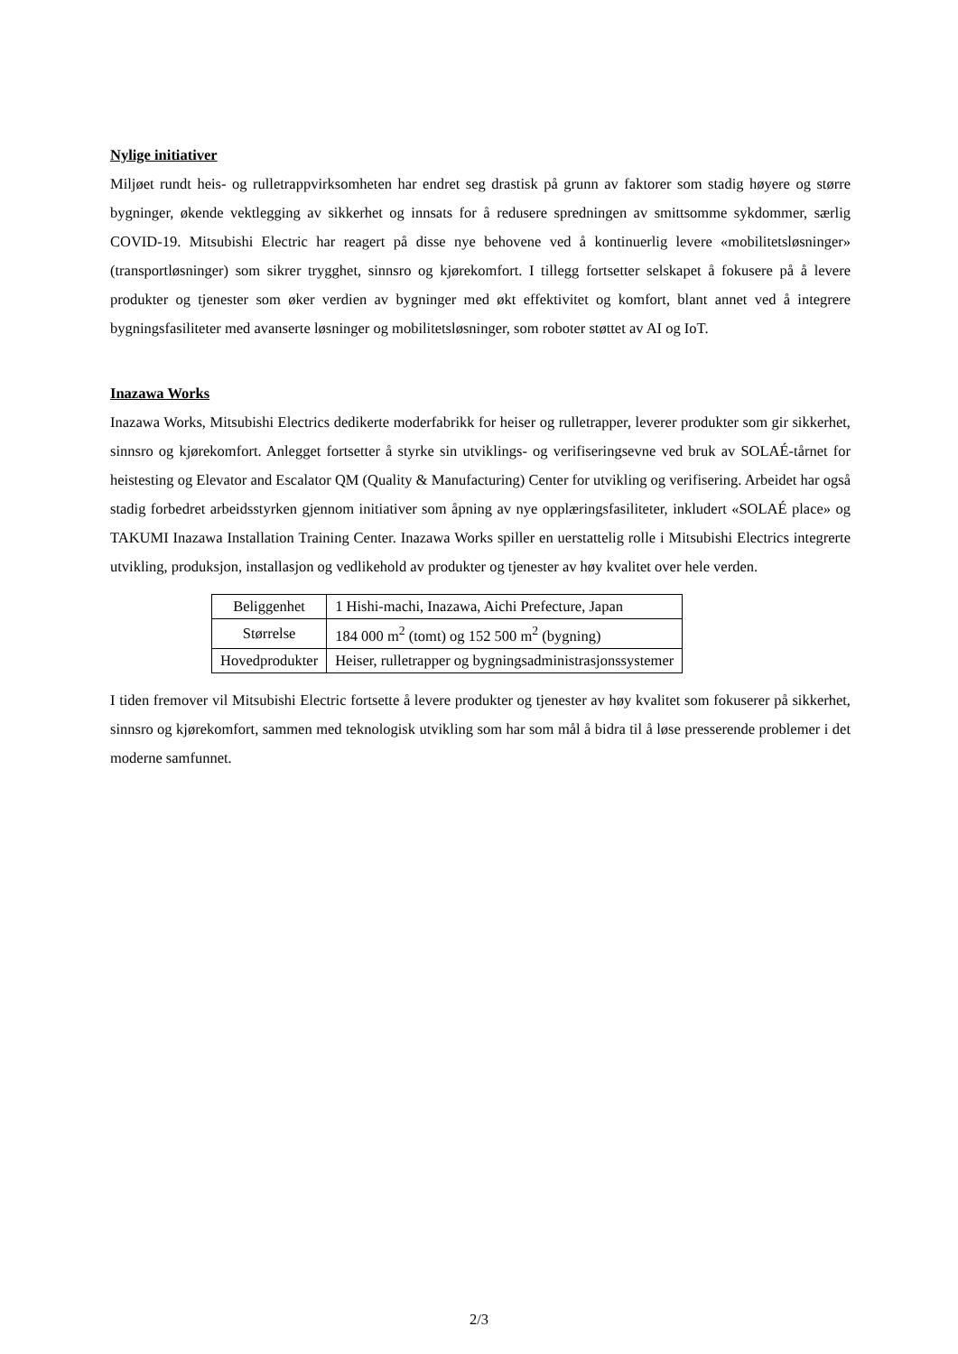Nylige initiativer
Miljøet rundt heis- og rulletrappvirksomheten har endret seg drastisk på grunn av faktorer som stadig høyere og større bygninger, økende vektlegging av sikkerhet og innsats for å redusere spredningen av smittsomme sykdommer, særlig COVID-19. Mitsubishi Electric har reagert på disse nye behovene ved å kontinuerlig levere «mobilitetsløsninger» (transportløsninger) som sikrer trygghet, sinnsro og kjørekomfort. I tillegg fortsetter selskapet å fokusere på å levere produkter og tjenester som øker verdien av bygninger med økt effektivitet og komfort, blant annet ved å integrere bygningsfasiliteter med avanserte løsninger og mobilitetsløsninger, som roboter støttet av AI og IoT.
Inazawa Works
Inazawa Works, Mitsubishi Electrics dedikerte moderfabrikk for heiser og rulletrapper, leverer produkter som gir sikkerhet, sinnsro og kjørekomfort. Anlegget fortsetter å styrke sin utviklings- og verifiseringsevne ved bruk av SOLAÉ-tårnet for heistesting og Elevator and Escalator QM (Quality & Manufacturing) Center for utvikling og verifisering. Arbeidet har også stadig forbedret arbeidsstyrken gjennom initiativer som åpning av nye opplæringsfasiliteter, inkludert «SOLAÉ place» og TAKUMI Inazawa Installation Training Center. Inazawa Works spiller en uerstattelig rolle i Mitsubishi Electrics integrerte utvikling, produksjon, installasjon og vedlikehold av produkter og tjenester av høy kvalitet over hele verden.
| Beliggenhet | 1 Hishi-machi, Inazawa, Aichi Prefecture, Japan |
| Størrelse | 184 000 m<sup>2</sup> (tomt) og 152 500 m<sup>2</sup> (bygning) |
| Hovedprodukter | Heiser, rulletrapper og bygningsadministrasjonssystemer |
I tiden fremover vil Mitsubishi Electric fortsette å levere produkter og tjenester av høy kvalitet som fokuserer på sikkerhet, sinnsro og kjørekomfort, sammen med teknologisk utvikling som har som mål å bidra til å løse presserende problemer i det moderne samfunnet.
2/3